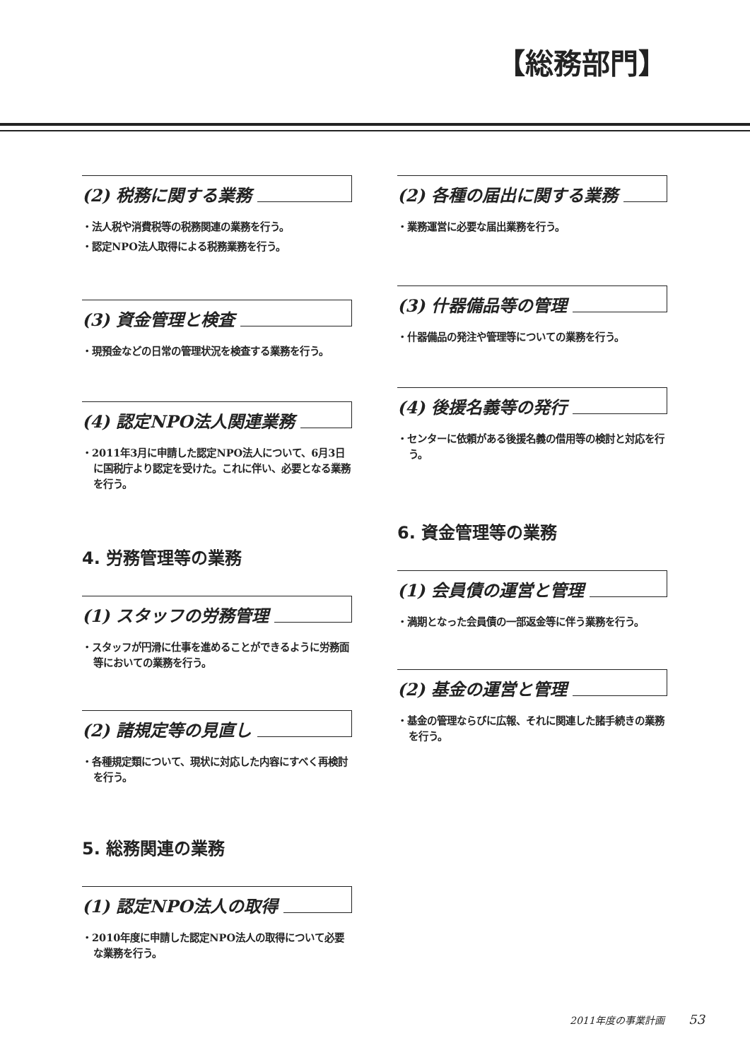【総務部門】
(2) 税務に関する業務
・法人税や消費税等の税務関連の業務を行う。
・認定NPO法人取得による税務業務を行う。
(3) 資金管理と検査
・現預金などの日常の管理状況を検査する業務を行う。
(4) 認定NPO法人関連業務
・2011年3月に申請した認定NPO法人について、6月3日に国税庁より認定を受けた。これに伴い、必要となる業務を行う。
4. 労務管理等の業務
(1) スタッフの労務管理
・スタッフが円滑に仕事を進めることができるように労務面等においての業務を行う。
(2) 諸規定等の見直し
・各種規定類について、現状に対応した内容にすべく再検討を行う。
5. 総務関連の業務
(1) 認定NPO法人の取得
・2010年度に申請した認定NPO法人の取得について必要な業務を行う。
(2) 各種の届出に関する業務
・業務運営に必要な届出業務を行う。
(3) 什器備品等の管理
・什器備品の発注や管理等についての業務を行う。
(4) 後援名義等の発行
・センターに依頼がある後援名義の借用等の検討と対応を行う。
6. 資金管理等の業務
(1) 会員債の運営と管理
・満期となった会員債の一部返金等に伴う業務を行う。
(2) 基金の運営と管理
・基金の管理ならびに広報、それに関連した諸手続きの業務を行う。
2011年度の事業計画 53